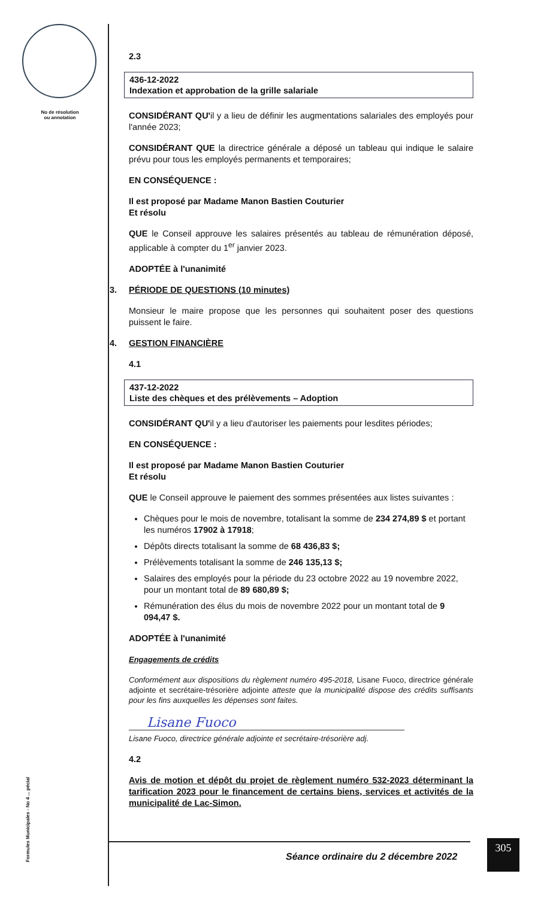No de résolution
ou annotation
Formules Municipales - No 4 ... pécial
2.3
436-12-2022
Indexation et approbation de la grille salariale
CONSIDÉRANT QU'il y a lieu de définir les augmentations salariales des employés pour l'année 2023;
CONSIDÉRANT QUE la directrice générale a déposé un tableau qui indique le salaire prévu pour tous les employés permanents et temporaires;
EN CONSÉQUENCE :
Il est proposé par Madame Manon Bastien Couturier
Et résolu
QUE le Conseil approuve les salaires présentés au tableau de rémunération déposé, applicable à compter du 1<sup>er</sup> janvier 2023.
ADOPTÉE à l'unanimité
3. PÉRIODE DE QUESTIONS (10 minutes)
Monsieur le maire propose que les personnes qui souhaitent poser des questions puissent le faire.
4. GESTION FINANCIÈRE
4.1
437-12-2022
Liste des chèques et des prélèvements – Adoption
CONSIDÉRANT QU'il y a lieu d'autoriser les paiements pour lesdites périodes;
EN CONSÉQUENCE :
Il est proposé par Madame Manon Bastien Couturier
Et résolu
QUE le Conseil approuve le paiement des sommes présentées aux listes suivantes :
Chèques pour le mois de novembre, totalisant la somme de 234 274,89 $ et portant les numéros 17902 à 17918;
Dépôts directs totalisant la somme de 68 436,83 $;
Prélèvements totalisant la somme de 246 135,13 $;
Salaires des employés pour la période du 23 octobre 2022 au 19 novembre 2022, pour un montant total de 89 680,89 $;
Rémunération des élus du mois de novembre 2022 pour un montant total de 9 094,47 $.
ADOPTÉE à l'unanimité
Engagements de crédits
Conformément aux dispositions du règlement numéro 495-2018, Lisane Fuoco, directrice générale adjointe et secrétaire-trésorière adjointe atteste que la municipalité dispose des crédits suffisants pour les fins auxquelles les dépenses sont faites.
Lisane Fuoco
Lisane Fuoco, directrice générale adjointe et secrétaire-trésorière adj.
4.2
Avis de motion et dépôt du projet de règlement numéro 532-2023 déterminant la tarification 2023 pour le financement de certains biens, services et activités de la municipalité de Lac-Simon.
Séance ordinaire du 2 décembre 2022
305